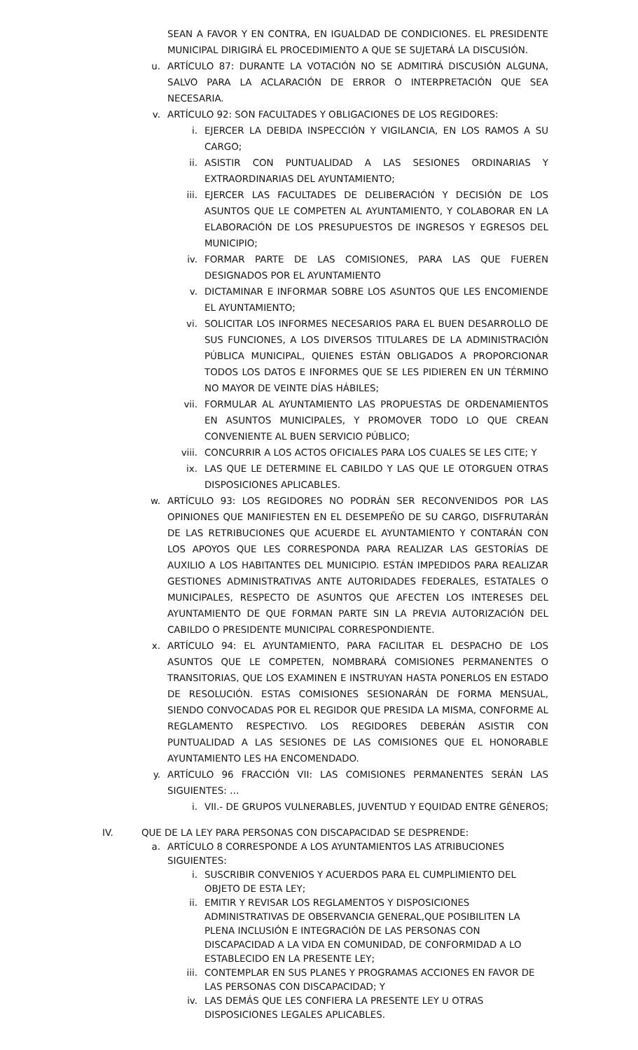SEAN A FAVOR Y EN CONTRA, EN IGUALDAD DE CONDICIONES. EL PRESIDENTE MUNICIPAL DIRIGIRÁ EL PROCEDIMIENTO A QUE SE SUJETARÁ LA DISCUSIÓN.
u. ARTÍCULO 87: DURANTE LA VOTACIÓN NO SE ADMITIRÁ DISCUSIÓN ALGUNA, SALVO PARA LA ACLARACIÓN DE ERROR O INTERPRETACIÓN QUE SEA NECESARIA.
v. ARTÍCULO 92: SON FACULTADES Y OBLIGACIONES DE LOS REGIDORES:
i. EJERCER LA DEBIDA INSPECCIÓN Y VIGILANCIA, EN LOS RAMOS A SU CARGO;
ii. ASISTIR CON PUNTUALIDAD A LAS SESIONES ORDINARIAS Y EXTRAORDINARIAS DEL AYUNTAMIENTO;
iii. EJERCER LAS FACULTADES DE DELIBERACIÓN Y DECISIÓN DE LOS ASUNTOS QUE LE COMPETEN AL AYUNTAMIENTO, Y COLABORAR EN LA ELABORACIÓN DE LOS PRESUPUESTOS DE INGRESOS Y EGRESOS DEL MUNICIPIO;
iv. FORMAR PARTE DE LAS COMISIONES, PARA LAS QUE FUEREN DESIGNADOS POR EL AYUNTAMIENTO
v. DICTAMINAR E INFORMAR SOBRE LOS ASUNTOS QUE LES ENCOMIENDE EL AYUNTAMIENTO;
vi. SOLICITAR LOS INFORMES NECESARIOS PARA EL BUEN DESARROLLO DE SUS FUNCIONES, A LOS DIVERSOS TITULARES DE LA ADMINISTRACIÓN PÚBLICA MUNICIPAL, QUIENES ESTÁN OBLIGADOS A PROPORCIONAR TODOS LOS DATOS E INFORMES QUE SE LES PIDIEREN EN UN TÉRMINO NO MAYOR DE VEINTE DÍAS HÁBILES;
vii. FORMULAR AL AYUNTAMIENTO LAS PROPUESTAS DE ORDENAMIENTOS EN ASUNTOS MUNICIPALES, Y PROMOVER TODO LO QUE CREAN CONVENIENTE AL BUEN SERVICIO PÚBLICO;
viii. CONCURRIR A LOS ACTOS OFICIALES PARA LOS CUALES SE LES CITE; Y
ix. LAS QUE LE DETERMINE EL CABILDO Y LAS QUE LE OTORGUEN OTRAS DISPOSICIONES APLICABLES.
w. ARTÍCULO 93: LOS REGIDORES NO PODRÁN SER RECONVENIDOS POR LAS OPINIONES QUE MANIFIESTEN EN EL DESEMPEÑO DE SU CARGO, DISFRUTARÁN DE LAS RETRIBUCIONES QUE ACUERDE EL AYUNTAMIENTO Y CONTARÁN CON LOS APOYOS QUE LES CORRESPONDA PARA REALIZAR LAS GESTORÍAS DE AUXILIO A LOS HABITANTES DEL MUNICIPIO. ESTÁN IMPEDIDOS PARA REALIZAR GESTIONES ADMINISTRATIVAS ANTE AUTORIDADES FEDERALES, ESTATALES O MUNICIPALES, RESPECTO DE ASUNTOS QUE AFECTEN LOS INTERESES DEL AYUNTAMIENTO DE QUE FORMAN PARTE SIN LA PREVIA AUTORIZACIÓN DEL CABILDO O PRESIDENTE MUNICIPAL CORRESPONDIENTE.
x. ARTÍCULO 94: EL AYUNTAMIENTO, PARA FACILITAR EL DESPACHO DE LOS ASUNTOS QUE LE COMPETEN, NOMBRARÁ COMISIONES PERMANENTES O TRANSITORIAS, QUE LOS EXAMINEN E INSTRUYAN HASTA PONERLOS EN ESTADO DE RESOLUCIÓN. ESTAS COMISIONES SESIONARÁN DE FORMA MENSUAL, SIENDO CONVOCADAS POR EL REGIDOR QUE PRESIDA LA MISMA, CONFORME AL REGLAMENTO RESPECTIVO. LOS REGIDORES DEBERÁN ASISTIR CON PUNTUALIDAD A LAS SESIONES DE LAS COMISIONES QUE EL HONORABLE AYUNTAMIENTO LES HA ENCOMENDADO.
y. ARTÍCULO 96 FRACCIÓN VII: LAS COMISIONES PERMANENTES SERÁN LAS SIGUIENTES: …
i. VII.- DE GRUPOS VULNERABLES, JUVENTUD Y EQUIDAD ENTRE GÉNEROS;
IV. QUE DE LA LEY PARA PERSONAS CON DISCAPACIDAD SE DESPRENDE:
a. ARTÍCULO 8 CORRESPONDE A LOS AYUNTAMIENTOS LAS ATRIBUCIONES SIGUIENTES:
i. SUSCRIBIR CONVENIOS Y ACUERDOS PARA EL CUMPLIMIENTO DEL OBJETO DE ESTA LEY;
ii. EMITIR Y REVISAR LOS REGLAMENTOS Y DISPOSICIONES ADMINISTRATIVAS DE OBSERVANCIA GENERAL,QUE POSIBILITEN LA PLENA INCLUSIÓN E INTEGRACIÓN DE LAS PERSONAS CON DISCAPACIDAD A LA VIDA EN COMUNIDAD, DE CONFORMIDAD A LO ESTABLECIDO EN LA PRESENTE LEY;
iii. CONTEMPLAR EN SUS PLANES Y PROGRAMAS ACCIONES EN FAVOR DE LAS PERSONAS CON DISCAPACIDAD; Y
iv. LAS DEMÁS QUE LES CONFIERA LA PRESENTE LEY U OTRAS DISPOSICIONES LEGALES APLICABLES.